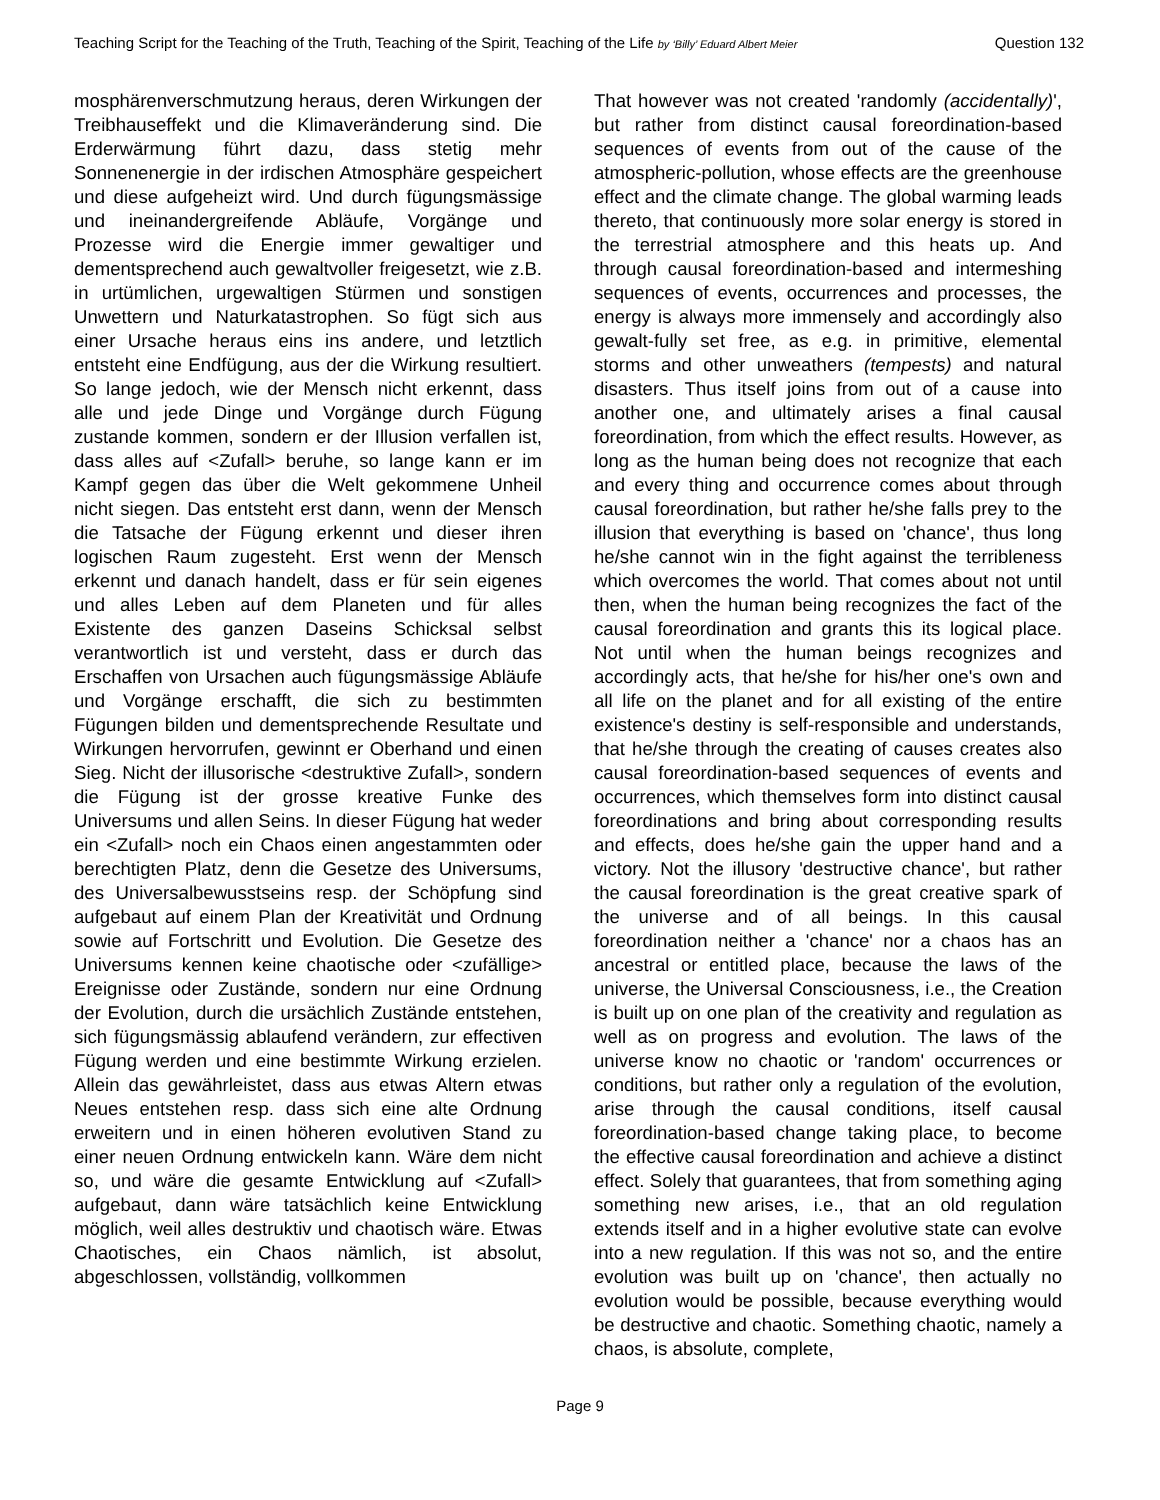Teaching Script for the Teaching of the Truth, Teaching of the Spirit, Teaching of the Life by ‘Billy’ Eduard Albert Meier Question 132
mosphärenverschmutzung heraus, deren Wirkungen der Treibhauseffekt und die Klimaveränderung sind. Die Erderwärmung führt dazu, dass stetig mehr Sonnenenergie in der irdischen Atmosphäre gespeichert und diese aufgeheizt wird. Und durch fügungsmässige und ineinandergreifende Abläufe, Vorgänge und Prozesse wird die Energie immer gewaltiger und dementsprechend auch gewaltvoller freigesetzt, wie z.B. in urtümlichen, urgewaltigen Stürmen und sonstigen Unwettern und Naturkatastrophen. So fügt sich aus einer Ursache heraus eins ins andere, und letztlich entsteht eine Endfügung, aus der die Wirkung resultiert. So lange jedoch, wie der Mensch nicht erkennt, dass alle und jede Dinge und Vorgänge durch Fügung zustande kommen, sondern er der Illusion verfallen ist, dass alles auf <Zufall> beruhe, so lange kann er im Kampf gegen das über die Welt gekommene Unheil nicht siegen. Das entsteht erst dann, wenn der Mensch die Tatsache der Fügung erkennt und dieser ihren logischen Raum zugesteht. Erst wenn der Mensch erkennt und danach handelt, dass er für sein eigenes und alles Leben auf dem Planeten und für alles Existente des ganzen Daseins Schicksal selbst verantwortlich ist und versteht, dass er durch das Erschaffen von Ursachen auch fügungsmässige Abläufe und Vorgänge erschafft, die sich zu bestimmten Fügungen bilden und dementsprechende Resultate und Wirkungen hervorrufen, gewinnt er Oberhand und einen Sieg. Nicht der illusorische <destruktive Zufall>, sondern die Fügung ist der grosse kreative Funke des Universums und allen Seins. In dieser Fügung hat weder ein <Zufall> noch ein Chaos einen angestammten oder berechtigten Platz, denn die Gesetze des Universums, des Universalbewusstseins resp. der Schöpfung sind aufgebaut auf einem Plan der Kreativität und Ordnung sowie auf Fortschritt und Evolution. Die Gesetze des Universums kennen keine chaotische oder <zufällige> Ereignisse oder Zustände, sondern nur eine Ordnung der Evolution, durch die ursächlich Zustände entstehen, sich fügungsmässig ablaufend verändern, zur effectiven Fügung werden und eine bestimmte Wirkung erzielen. Allein das gewährleistet, dass aus etwas Altern etwas Neues entstehen resp. dass sich eine alte Ordnung erweitern und in einen höheren evolutiven Stand zu einer neuen Ordnung entwickeln kann. Wäre dem nicht so, und wäre die gesamte Entwicklung auf <Zufall> aufgebaut, dann wäre tatsächlich keine Entwicklung möglich, weil alles destruktiv und chaotisch wäre. Etwas Chaotisches, ein Chaos nämlich, ist absolut, abgeschlossen, vollständig, vollkommen
That however was not created 'randomly (accidentally)', but rather from distinct causal foreordination-based sequences of events from out of the cause of the atmospheric-pollution, whose effects are the greenhouse effect and the climate change. The global warming leads thereto, that continuously more solar energy is stored in the terrestrial atmosphere and this heats up. And through causal foreordination-based and intermeshing sequences of events, occurrences and processes, the energy is always more immensely and accordingly also gewalt-fully set free, as e.g. in primitive, elemental storms and other unweathers (tempests) and natural disasters. Thus itself joins from out of a cause into another one, and ultimately arises a final causal foreordination, from which the effect results. However, as long as the human being does not recognize that each and every thing and occurrence comes about through causal foreordination, but rather he/she falls prey to the illusion that everything is based on 'chance', thus long he/she cannot win in the fight against the terribleness which overcomes the world. That comes about not until then, when the human being recognizes the fact of the causal foreordination and grants this its logical place. Not until when the human beings recognizes and accordingly acts, that he/she for his/her one's own and all life on the planet and for all existing of the entire existence's destiny is self-responsible and understands, that he/she through the creating of causes creates also causal foreordination-based sequences of events and occurrences, which themselves form into distinct causal foreordinations and bring about corresponding results and effects, does he/she gain the upper hand and a victory. Not the illusory 'destructive chance', but rather the causal foreordination is the great creative spark of the universe and of all beings. In this causal foreordination neither a 'chance' nor a chaos has an ancestral or entitled place, because the laws of the universe, the Universal Consciousness, i.e., the Creation is built up on one plan of the creativity and regulation as well as on progress and evolution. The laws of the universe know no chaotic or 'random' occurrences or conditions, but rather only a regulation of the evolution, arise through the causal conditions, itself causal foreordination-based change taking place, to become the effective causal foreordination and achieve a distinct effect. Solely that guarantees, that from something aging something new arises, i.e., that an old regulation extends itself and in a higher evolutive state can evolve into a new regulation. If this was not so, and the entire evolution was built up on 'chance', then actually no evolution would be possible, because everything would be destructive and chaotic. Something chaotic, namely a chaos, is absolute, complete,
Page 9